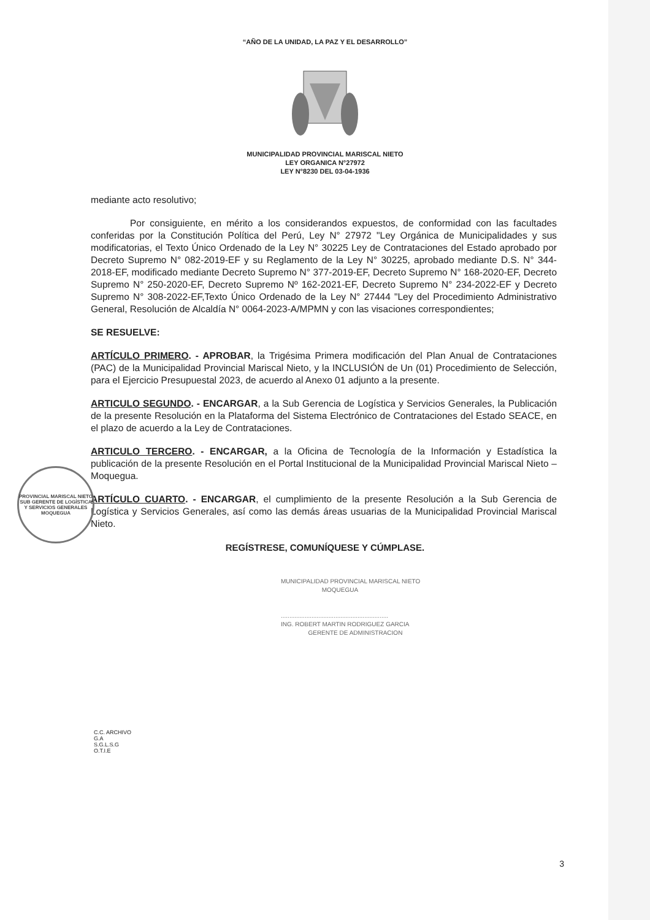“AÑO DE LA UNIDAD, LA PAZ Y EL DESARROLLO”
MUNICIPALIDAD PROVINCIAL MARISCAL NIETO
LEY ORGANICA N°27972
LEY N°8230 DEL 03-04-1936
mediante acto resolutivo;
Por consiguiente, en mérito a los considerandos expuestos, de conformidad con las facultades conferidas por la Constitución Política del Perú, Ley N° 27972 "Ley Orgánica de Municipalidades y sus modificatorias, el Texto Único Ordenado de la Ley N° 30225 Ley de Contrataciones del Estado aprobado por Decreto Supremo N° 082-2019-EF y su Reglamento de la Ley N° 30225, aprobado mediante D.S. N° 344-2018-EF, modificado mediante Decreto Supremo N° 377-2019-EF, Decreto Supremo N° 168-2020-EF, Decreto Supremo N° 250-2020-EF, Decreto Supremo Nº 162-2021-EF, Decreto Supremo N° 234-2022-EF y Decreto Supremo N° 308-2022-EF,Texto Único Ordenado de la Ley N° 27444 "Ley del Procedimiento Administrativo General, Resolución de Alcaldía N° 0064-2023-A/MPMN y con las visaciones correspondientes;
SE RESUELVE:
ARTÍCULO PRIMERO. - APROBAR, la Trigésima Primera modificación del Plan Anual de Contrataciones (PAC) de la Municipalidad Provincial Mariscal Nieto, y la INCLUSIÓN de Un (01) Procedimiento de Selección, para el Ejercicio Presupuestal 2023, de acuerdo al Anexo 01 adjunto a la presente.
ARTICULO SEGUNDO. - ENCARGAR, a la Sub Gerencia de Logística y Servicios Generales, la Publicación de la presente Resolución en la Plataforma del Sistema Electrónico de Contrataciones del Estado SEACE, en el plazo de acuerdo a la Ley de Contrataciones.
ARTICULO TERCERO. - ENCARGAR, a la Oficina de Tecnología de la Información y Estadística la publicación de la presente Resolución en el Portal Institucional de la Municipalidad Provincial Mariscal Nieto – Moquegua.
ARTÍCULO CUARTO. - ENCARGAR, el cumplimiento de la presente Resolución a la Sub Gerencia de Logística y Servicios Generales, así como las demás áreas usuarias de la Municipalidad Provincial Mariscal Nieto.
REGÍSTRESE, COMUNÍQUESE Y CÚMPLASE.
MUNICIPALIDAD PROVINCIAL MARISCAL NIETO
MOQUEGUA
...............................................................
ING. ROBERT MARTIN RODRIGUEZ GARCIA
GERENTE DE ADMINISTRACION
C.C. ARCHIVO
G.A
S.G.L.S.G
O.T.I.E
3
PROVINCIAL MARISCAL NIETO
SUB GERENTE DE LOGÍSTICA Y SERVICIOS GENERALES
MOQUEGUA